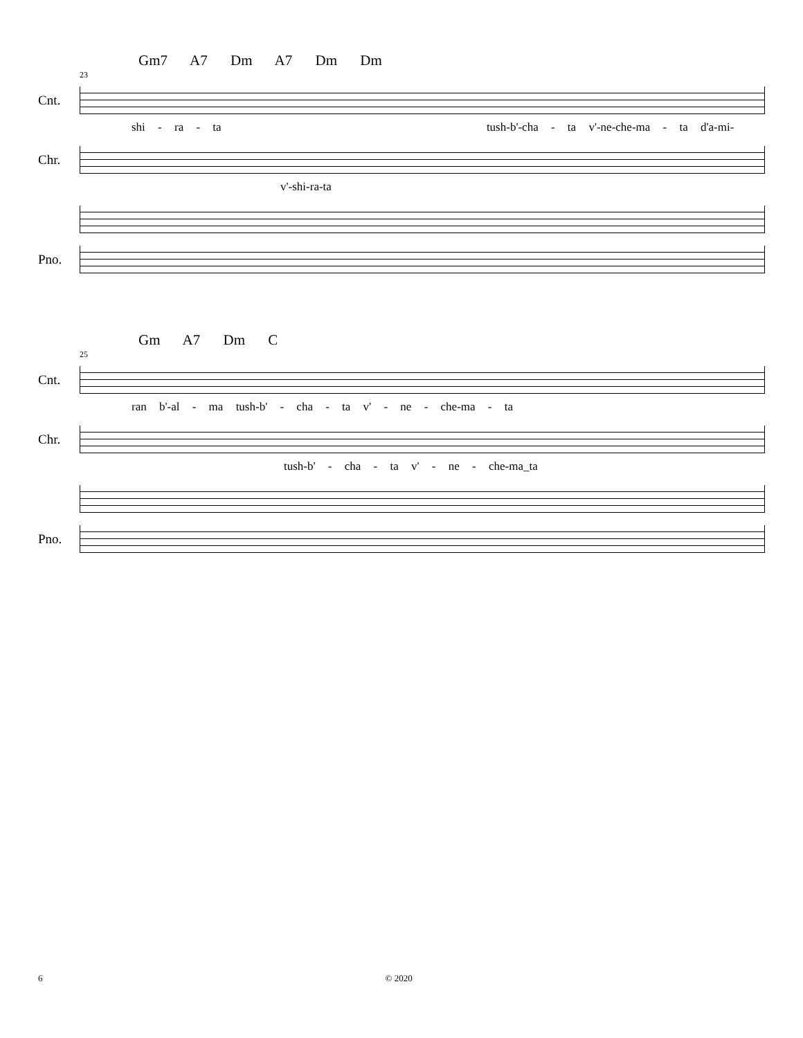Gm7 A7 Dm A7 Dm Dm
23
Cnt.
shi - ra - ta tush-b'-cha - ta v'-ne-che-ma - ta d'a-mi-
Chr.
v'-shi-ra-ta
Pno.
Gm A7 Dm C
25
Cnt.
ran b'-al - ma tush-b' - cha - ta v' - ne - che-ma - ta
Chr.
tush-b' - cha - ta v' - ne - che-ma_ta
Pno.
6 © 2020